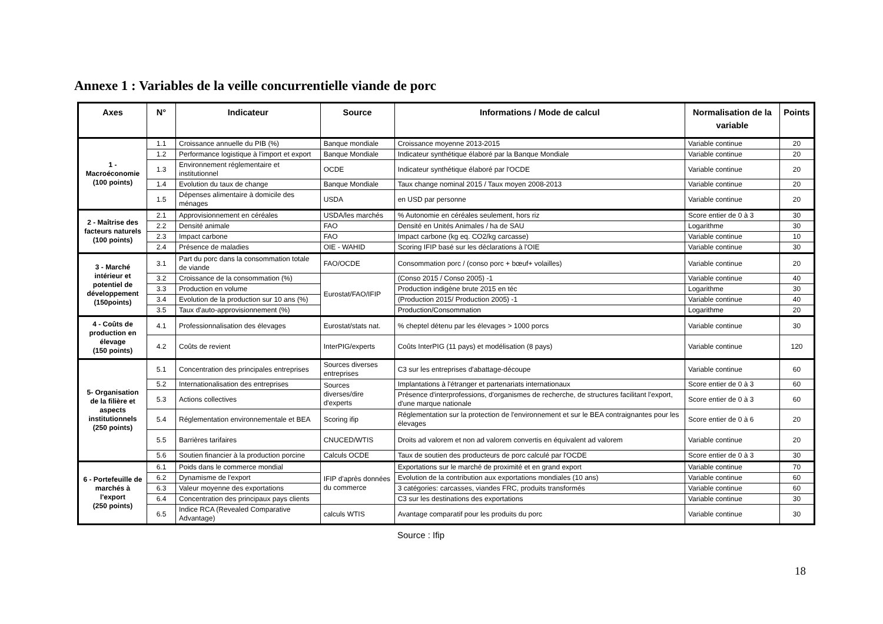Annexe 1 : Variables de la veille concurrentielle viande de porc
| Axes | N° | Indicateur | Source | Informations / Mode de calcul | Normalisation de la variable | Points |
| --- | --- | --- | --- | --- | --- | --- |
| 1 - Macroéconomie (100 points) | 1.1 | Croissance annuelle du PIB (%) | Banque mondiale | Croissance moyenne 2013-2015 | Variable continue | 20 |
| | 1.2 | Performance logistique à l'import et export | Banque Mondiale | Indicateur synthétique élaboré par la Banque Mondiale | Variable continue | 20 |
| | 1.3 | Environnement réglementaire et institutionnel | OCDE | Indicateur synthétique élaboré par l'OCDE | Variable continue | 20 |
| | 1.4 | Evolution du taux de change | Banque Mondiale | Taux change nominal 2015 / Taux moyen 2008-2013 | Variable continue | 20 |
| | 1.5 | Dépenses alimentaire à domicile des ménages | USDA | en USD par personne | Variable continue | 20 |
| 2 - Maîtrise des facteurs naturels (100 points) | 2.1 | Approvisionnement en céréales | USDA/les marchés | % Autonomie en céréales seulement, hors riz | Score entier de 0 à 3 | 30 |
| | 2.2 | Densité animale | FAO | Densité en Unités Animales / ha de SAU | Logarithme | 30 |
| | 2.3 | Impact carbone | FAO | Impact carbone (kg eq. CO2/kg carcasse) | Variable continue | 10 |
| | 2.4 | Présence de maladies | OIE - WAHID | Scoring IFIP basé sur les déclarations à l'OIE | Variable continue | 30 |
| 3 - Marché intérieur et potentiel de développement (150points) | 3.1 | Part du porc dans la consommation totale de viande | FAO/OCDE | Consommation porc / (conso porc + bœuf+ volailles) | Variable continue | 20 |
| | 3.2 | Croissance de la consommation (%) | Eurostat/FAO/IFIP | (Conso 2015 / Conso 2005) -1 | Variable continue | 40 |
| | 3.3 | Production en volume | | Production indigène brute 2015 en téc | Logarithme | 30 |
| | 3.4 | Evolution de la production sur 10 ans (%) | | (Production 2015/ Production 2005) -1 | Variable continue | 40 |
| | 3.5 | Taux d'auto-approvisionnement (%) | | Production/Consommation | Logarithme | 20 |
| 4 - Coûts de production en élevage (150 points) | 4.1 | Professionnalisation des élevages | Eurostat/stats nat. | % cheptel détenu par les élevages > 1000 porcs | Variable continue | 30 |
| | 4.2 | Coûts de revient | InterPIG/experts | Coûts InterPIG (11 pays) et modélisation (8 pays) | Variable continue | 120 |
| 5- Organisation de la filière et aspects institutionnels (250 points) | 5.1 | Concentration des principales entreprises | Sources diverses entreprises | C3 sur les entreprises d'abattage-découpe | Variable continue | 60 |
| | 5.2 | Internationalisation des entreprises | Sources diverses/dire d'experts | Implantations à l'étranger et partenariats internationaux | Score entier de 0 à 3 | 60 |
| | 5.3 | Actions collectives | | Présence d'interprofessions, d'organismes de recherche, de structures facilitant l'export, d'une marque nationale | Score entier de 0 à 3 | 60 |
| | 5.4 | Réglementation environnementale et BEA | Scoring ifip | Réglementation sur la protection de l'environnement et sur le BEA contraignantes pour les élevages | Score entier de 0 à 6 | 20 |
| | 5.5 | Barrières tarifaires | CNUCED/WTIS | Droits ad valorem et non ad valorem convertis en équivalent ad valorem | Variable continue | 20 |
| | 5.6 | Soutien financier à la production porcine | Calculs OCDE | Taux de soutien des producteurs de porc calculé par l'OCDE | Score entier de 0 à 3 | 30 |
| 6 - Portefeuille de marchés à l'export (250 points) | 6.1 | Poids dans le commerce mondial | IFIP d'après données du commerce | Exportations sur le marché de proximité et en grand export | Variable continue | 70 |
| | 6.2 | Dynamisme de l'export | | Evolution de la contribution aux exportations mondiales (10 ans) | Variable continue | 60 |
| | 6.3 | Valeur moyenne des exportations | | 3 catégories: carcasses, viandes FRC, produits transformés | Variable continue | 60 |
| | 6.4 | Concentration des principaux pays clients | | C3 sur les destinations des exportations | Variable continue | 30 |
| | 6.5 | Indice RCA (Revealed Comparative Advantage) | calculs WTIS | Avantage comparatif pour les produits du porc | Variable continue | 30 |
Source : Ifip
18